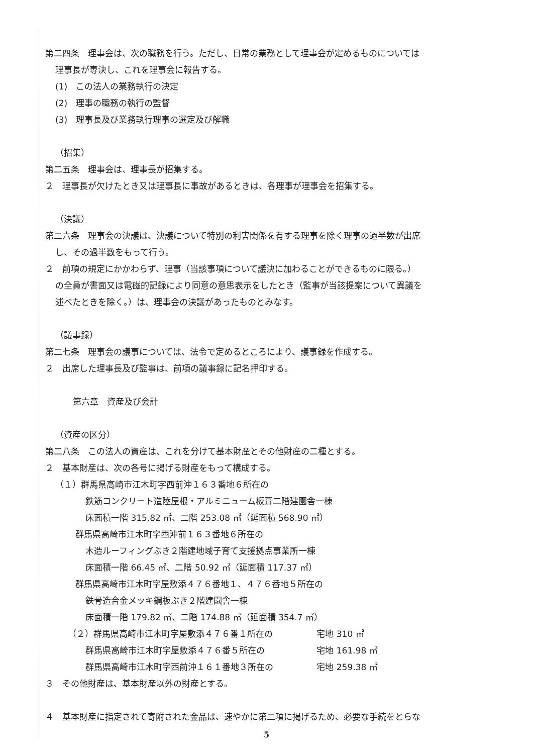第二四条　理事会は、次の職務を行う。ただし、日常の業務として理事会が定めるものについては
理事長が専決し、これを理事会に報告する。
(1)　この法人の業務執行の決定
(2)　理事の職務の執行の監督
(3)　理事長及び業務執行理事の選定及び解職
（招集）
第二五条　理事会は、理事長が招集する。
２　理事長が欠けたとき又は理事長に事故があるときは、各理事が理事会を招集する。
（決議）
第二六条　理事会の決議は、決議について特別の利害関係を有する理事を除く理事の過半数が出席
し、その過半数をもって行う。
２　前項の規定にかかわらず、理事（当該事項について議決に加わることができるものに限る。）
の全員が書面又は電磁的記録により同意の意思表示をしたとき（監事が当該提案について異議を
述べたときを除く。）は、理事会の決議があったものとみなす。
（議事録）
第二七条　理事会の議事については、法令で定めるところにより、議事録を作成する。
２　出席した理事長及び監事は、前項の議事録に記名押印する。
第六章　資産及び会計
（資産の区分）
第二八条　この法人の資産は、これを分けて基本財産とその他財産の二種とする。
２　基本財産は、次の各号に掲げる財産をもって構成する。
（１）群馬県高崎市江木町字西前沖１６３番地６所在の
鉄筋コンクリート造陸屋根・アルミニューム板葺二階建園舎一棟
床面積一階 315.82 ㎡、二階 253.08 ㎡（延面積 568.90 ㎡）
群馬県高崎市江木町字西沖前１６３番地６所在の
木造ルーフィングぶき２階建地域子育て支援拠点事業所一棟
床面積一階 66.45 ㎡、二階 50.92 ㎡（延面積 117.37 ㎡）
群馬県高崎市江木町字屋敷添４７６番地１、４７６番地５所在の
鉄骨造合金メッキ鋼板ぶき２階建園舎一棟
床面積一階 179.82 ㎡、二階 174.88 ㎡（延面積 354.7 ㎡）
（２）群馬県高崎市江木町字屋敷添４７６番１所在の 宅地 310 ㎡
群馬県高崎市江木町字屋敷添４７６番５所在の 宅地 161.98 ㎡
群馬県高崎市江木町字西前沖１６１番地３所在の 宅地 259.38 ㎡
３　その他財産は、基本財産以外の財産とする。
４　基本財産に指定されて寄附された金品は、速やかに第二項に掲げるため、必要な手続をとらな
5